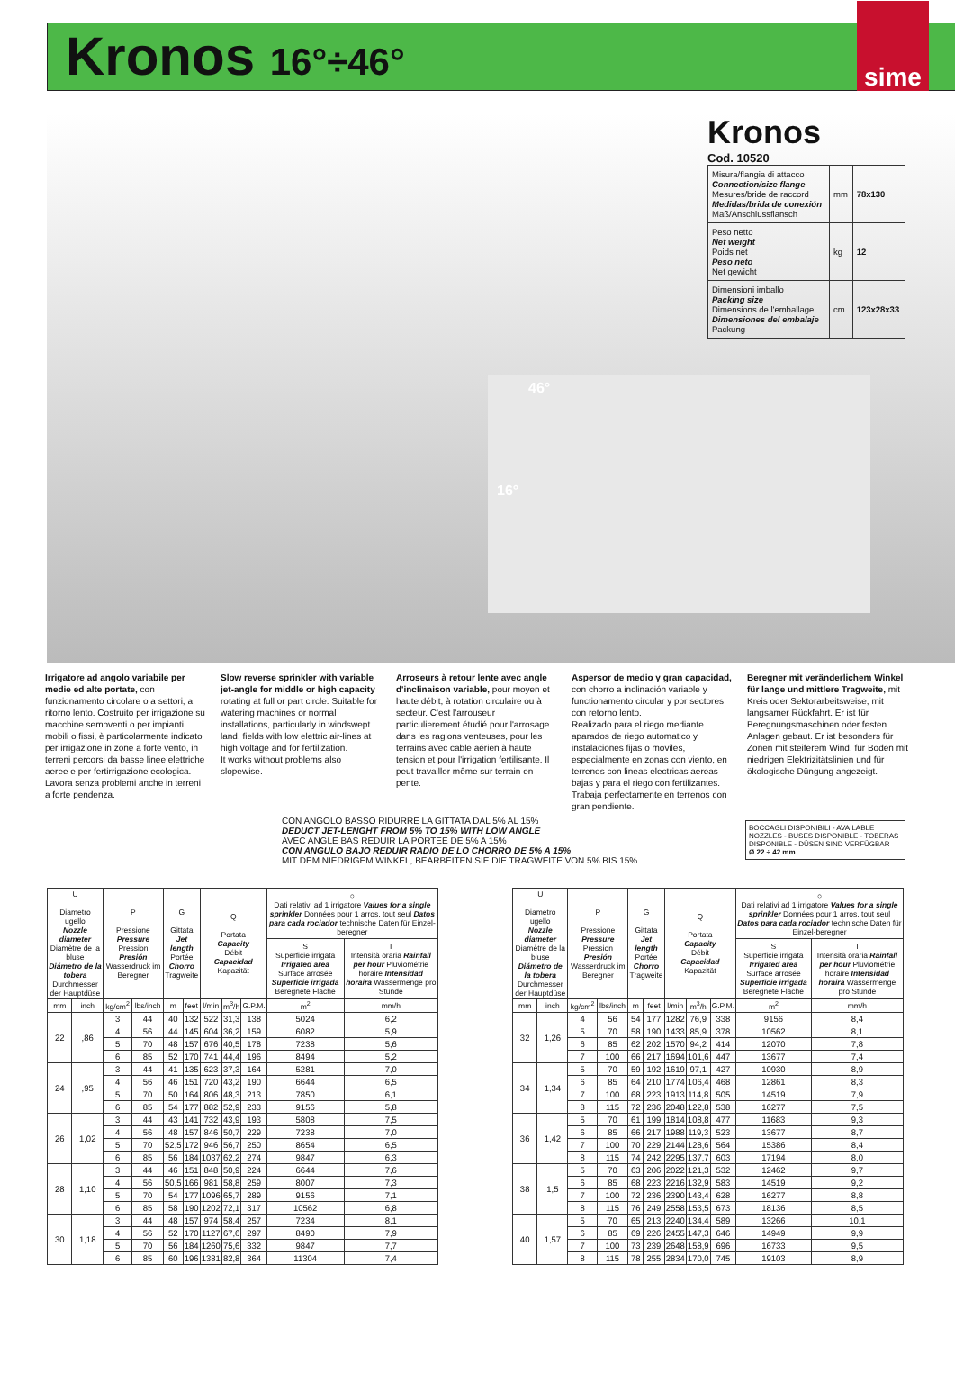Kronos 16°÷46°
sime
Kronos
Cod. 10520
| Misura/flangia di attacco Connection/size flange Mesures/bride de raccord Medidas/brida de conexión Maß/Anschlussflansch | mm | 78x130 |
| Peso netto Net weight Poids net Peso neto Net gewicht | kg | 12 |
| Dimensioni imballo Packing size Dimensions de l'emballage Dimensiones del embalaje Packung | cm | 123x28x33 |
46°
16°
Irrigatore ad angolo variabile per medie ed alte portate, con funzionamento circolare o a settori, a ritorno lento. Costruito per irrigazione su macchine semoventi o per impianti mobili o fissi, è particolarmente indicato per irrigazione in zone a forte vento, in terreni percorsi da basse linee elettriche aeree e per fertirrigazione ecologica. Lavora senza problemi anche in terreni a forte pendenza.
Slow reverse sprinkler with variable jet-angle for middle or high capacity rotating at full or part circle. Suitable for watering machines or normal installations, particularly in windswept land, fields with low elettric air-lines at high voltage and for fertilization.
It works without problems also slopewise.
Arroseurs à retour lente avec angle d'inclinaison variable, pour moyen et haute débit, à rotation circulaire ou à secteur. C'est l'arrouseur particulierement étudié pour l'arrosage dans les ragions venteuses, pour les terrains avec cable aérien à haute tension et pour l'irrigation fertilisante. Il peut travailler même sur terrain en pente.
Aspersor de medio y gran capacidad, con chorro a inclinación variable y functionamento circular y por sectores con retorno lento.
Realizado para el riego mediante aparados de riego automatico y instalaciones fijas o moviles, especialmente en zonas con viento, en terrenos con lineas electricas aereas bajas y para el riego con fertilizantes. Trabaja perfectamente en terrenos con gran pendiente.
Beregner mit veränderlichem Winkel für lange und mittlere Tragweite, mit Kreis oder Sektorarbeitsweise, mit langsamer Rückfahrt. Er ist für Beregnungsmaschinen oder festen Anlagen gebaut. Er ist besonders für Zonen mit steiferem Wind, für Boden mit niedrigen Elektrizitätslinien und für ökologische Düngung angezeigt.
CON ANGOLO BASSO RIDURRE LA GITTATA DAL 5% AL 15%
DEDUCT JET-LENGHT FROM 5% TO 15% WITH LOW ANGLE
AVEC ANGLE BAS REDUIR LA PORTEE DE 5% A 15%
CON ANGULO BAJO REDUIR RADIO DE LO CHORRO DE 5% A 15%
MIT DEM NIEDRIGEM WINKEL, BEARBEITEN SIE DIE TRAGWEITE VON 5% BIS 15%
BOCCAGLI DISPONIBILI - AVAILABLE NOZZLES - BUSES DISPONIBLE - TOBERAS DISPONIBLE - DÜSEN SIND VERFÜGBAR
Ø 22 ÷ 42 mm
| U Diametro ugello Nozzle diameter Diamètre de la bluse Diámetro de la tobera Durchmesser der Hauptdüse | | P Pressione Pressure Pression Presión Wasserdruck im Beregner | | G Gittata Jet length Portée Chorro Tragweite | | Q Portata Capacity Débit Capacidad Kapazität | | | ○ Dati relativi ad 1 irrigatore Values for a single sprinkler Données pour 1 arros. tout seul Datos para cada rociador technische Daten für Einzel-beregner | |
| --- | --- | --- | --- | --- | --- | --- | --- | --- | --- | --- |
| | | | | | | | | | S Superficie irrigata Irrigated area Surface arrosée Superficie irrigada Beregnete Fläche | I Intensità oraria Rainfall per hour Pluviométrie horaire Intensidad horaira Wassermenge pro Stunde |
| mm | inch | kg/cm<sup>2</sup> | lbs/inch | m | feet | l/min | m<sup>3</sup>/h | G.P.M. | m<sup>2</sup> | mm/h |
| 22 | ,86 | 3 | 44 | 40 | 132 | 522 | 31,3 | 138 | 5024 | 6,2 |
| | | 4 | 56 | 44 | 145 | 604 | 36,2 | 159 | 6082 | 5,9 |
| | | 5 | 70 | 48 | 157 | 676 | 40,5 | 178 | 7238 | 5,6 |
| | | 6 | 85 | 52 | 170 | 741 | 44,4 | 196 | 8494 | 5,2 |
| 24 | ,95 | 3 | 44 | 41 | 135 | 623 | 37,3 | 164 | 5281 | 7,0 |
| | | 4 | 56 | 46 | 151 | 720 | 43,2 | 190 | 6644 | 6,5 |
| | | 5 | 70 | 50 | 164 | 806 | 48,3 | 213 | 7850 | 6,1 |
| | | 6 | 85 | 54 | 177 | 882 | 52,9 | 233 | 9156 | 5,8 |
| 26 | 1,02 | 3 | 44 | 43 | 141 | 732 | 43,9 | 193 | 5808 | 7,5 |
| | | 4 | 56 | 48 | 157 | 846 | 50,7 | 229 | 7238 | 7,0 |
| | | 5 | 70 | 52,5 | 172 | 946 | 56,7 | 250 | 8654 | 6,5 |
| | | 6 | 85 | 56 | 184 | 1037 | 62,2 | 274 | 9847 | 6,3 |
| 28 | 1,10 | 3 | 44 | 46 | 151 | 848 | 50,9 | 224 | 6644 | 7,6 |
| | | 4 | 56 | 50,5 | 166 | 981 | 58,8 | 259 | 8007 | 7,3 |
| | | 5 | 70 | 54 | 177 | 1096 | 65,7 | 289 | 9156 | 7,1 |
| | | 6 | 85 | 58 | 190 | 1202 | 72,1 | 317 | 10562 | 6,8 |
| 30 | 1,18 | 3 | 44 | 48 | 157 | 974 | 58,4 | 257 | 7234 | 8,1 |
| | | 4 | 56 | 52 | 170 | 1127 | 67,6 | 297 | 8490 | 7,9 |
| | | 5 | 70 | 56 | 184 | 1260 | 75,6 | 332 | 9847 | 7,7 |
| | | 6 | 85 | 60 | 196 | 1381 | 82,8 | 364 | 11304 | 7,4 |
| U Diametro ugello Nozzle diameter Diamètre de la bluse Diámetro de la tobera Durchmesser der Hauptdüse | | P Pressione Pressure Pression Presión Wasserdruck im Beregner | | G Gittata Jet length Portée Chorro Tragweite | | Q Portata Capacity Débit Capacidad Kapazität | | | ○ Dati relativi ad 1 irrigatore Values for a single sprinkler Données pour 1 arros. tout seul Datos para cada rociador technische Daten für Einzel-beregner | |
| --- | --- | --- | --- | --- | --- | --- | --- | --- | --- | --- |
| | | | | | | | | | S Superficie irrigata Irrigated area Surface arrosée Superficie irrigada Beregnete Fläche | I Intensità oraria Rainfall per hour Pluviométrie horaire Intensidad horaira Wassermenge pro Stunde |
| mm | inch | kg/cm<sup>2</sup> | lbs/inch | m | feet | l/min | m<sup>3</sup>/h | G.P.M. | m<sup>2</sup> | mm/h |
| 32 | 1,26 | 4 | 56 | 54 | 177 | 1282 | 76,9 | 338 | 9156 | 8,4 |
| | | 5 | 70 | 58 | 190 | 1433 | 85,9 | 378 | 10562 | 8,1 |
| | | 6 | 85 | 62 | 202 | 1570 | 94,2 | 414 | 12070 | 7,8 |
| | | 7 | 100 | 66 | 217 | 1694 | 101,6 | 447 | 13677 | 7,4 |
| 34 | 1,34 | 5 | 70 | 59 | 192 | 1619 | 97,1 | 427 | 10930 | 8,9 |
| | | 6 | 85 | 64 | 210 | 1774 | 106,4 | 468 | 12861 | 8,3 |
| | | 7 | 100 | 68 | 223 | 1913 | 114,8 | 505 | 14519 | 7,9 |
| | | 8 | 115 | 72 | 236 | 2048 | 122,8 | 538 | 16277 | 7,5 |
| 36 | 1,42 | 5 | 70 | 61 | 199 | 1814 | 108,8 | 477 | 11683 | 9,3 |
| | | 6 | 85 | 66 | 217 | 1988 | 119,3 | 523 | 13677 | 8,7 |
| | | 7 | 100 | 70 | 229 | 2144 | 128,6 | 564 | 15386 | 8,4 |
| | | 8 | 115 | 74 | 242 | 2295 | 137,7 | 603 | 17194 | 8,0 |
| 38 | 1,5 | 5 | 70 | 63 | 206 | 2022 | 121,3 | 532 | 12462 | 9,7 |
| | | 6 | 85 | 68 | 223 | 2216 | 132,9 | 583 | 14519 | 9,2 |
| | | 7 | 100 | 72 | 236 | 2390 | 143,4 | 628 | 16277 | 8,8 |
| | | 8 | 115 | 76 | 249 | 2558 | 153,5 | 673 | 18136 | 8,5 |
| 40 | 1,57 | 5 | 70 | 65 | 213 | 2240 | 134,4 | 589 | 13266 | 10,1 |
| | | 6 | 85 | 69 | 226 | 2455 | 147,3 | 646 | 14949 | 9,9 |
| | | 7 | 100 | 73 | 239 | 2648 | 158,9 | 696 | 16733 | 9,5 |
| | | 8 | 115 | 78 | 255 | 2834 | 170,0 | 745 | 19103 | 8,9 |